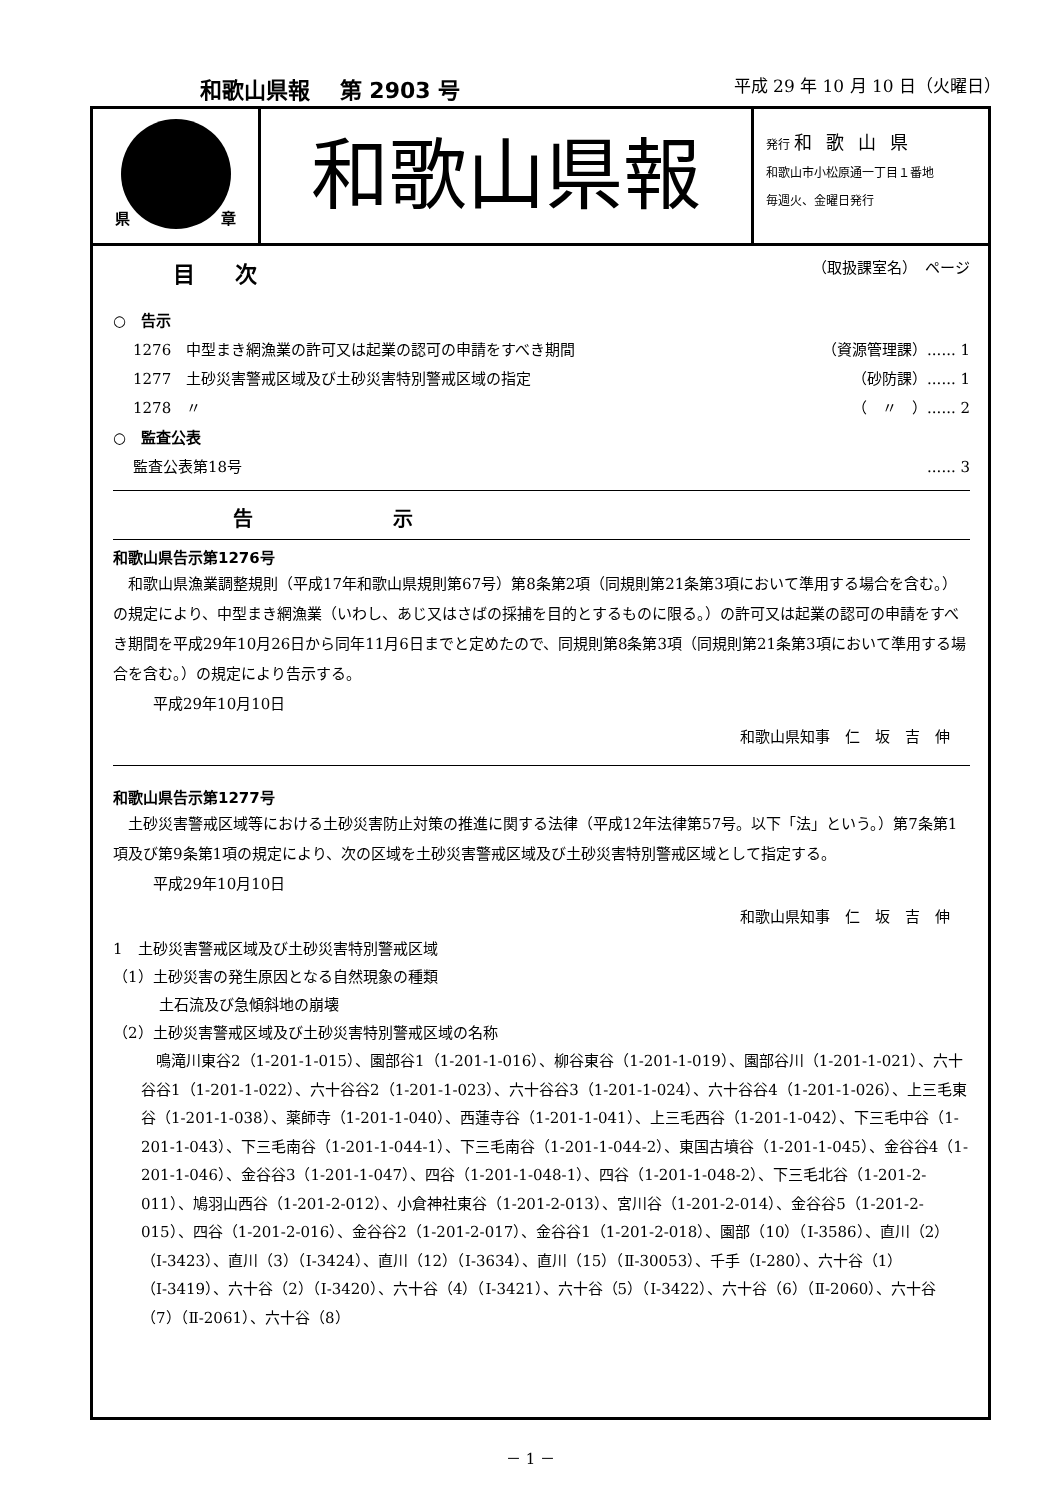和歌山県報　 第 2903 号 平成 29 年 10 月 10 日（火曜日）
県 章
和歌山県報
発行 和歌山県
和歌山市小松原通一丁目１番地
毎週火、金曜日発行
目次 （取扱課室名）　ページ
○　告示
1276　中型まき網漁業の許可又は起業の認可の申請をすべき期間 （資源管理課）...... 1
1277　土砂災害警戒区域及び土砂災害特別警戒区域の指定 （砂防課）...... 1
1278　〃 （　〃　）...... 2
○　監査公表
監査公表第18号...... 3
告示
和歌山県告示第1276号
和歌山県漁業調整規則（平成17年和歌山県規則第67号）第8条第2項（同規則第21条第3項において準用する場合を含む。）の規定により、中型まき網漁業（いわし、あじ又はさばの採捕を目的とするものに限る。）の許可又は起業の認可の申請をすべき期間を平成29年10月26日から同年11月6日までと定めたので、同規則第8条第3項（同規則第21条第3項において準用する場合を含む。）の規定により告示する。
平成29年10月10日
和歌山県知事　仁　坂　吉　伸
和歌山県告示第1277号
土砂災害警戒区域等における土砂災害防止対策の推進に関する法律（平成12年法律第57号。以下「法」という。）第7条第1項及び第9条第1項の規定により、次の区域を土砂災害警戒区域及び土砂災害特別警戒区域として指定する。
平成29年10月10日
和歌山県知事　仁　坂　吉　伸
1　土砂災害警戒区域及び土砂災害特別警戒区域
（1）土砂災害の発生原因となる自然現象の種類
土石流及び急傾斜地の崩壊
（2）土砂災害警戒区域及び土砂災害特別警戒区域の名称
　鳴滝川東谷2（1-201-1-015）、園部谷1（1-201-1-016）、柳谷東谷（1-201-1-019）、園部谷川（1-201-1-021）、六十谷谷1（1-201-1-022）、六十谷谷2（1-201-1-023）、六十谷谷3（1-201-1-024）、六十谷谷4（1-201-1-026）、上三毛東谷（1-201-1-038）、薬師寺（1-201-1-040）、西蓮寺谷（1-201-1-041）、上三毛西谷（1-201-1-042）、下三毛中谷（1-201-1-043）、下三毛南谷（1-201-1-044-1）、下三毛南谷（1-201-1-044-2）、東国古墳谷（1-201-1-045）、金谷谷4（1-201-1-046）、金谷谷3（1-201-1-047）、四谷（1-201-1-048-1）、四谷（1-201-1-048-2）、下三毛北谷（1-201-2-011）、鳩羽山西谷（1-201-2-012）、小倉神社東谷（1-201-2-013）、宮川谷（1-201-2-014）、金谷谷5（1-201-2-015）、四谷（1-201-2-016）、金谷谷2（1-201-2-017）、金谷谷1（1-201-2-018）、園部（10）（Ⅰ-3586）、直川（2）（Ⅰ-3423）、直川（3）（Ⅰ-3424）、直川（12）（Ⅰ-3634）、直川（15）（Ⅱ-30053）、千手（Ⅰ-280）、六十谷（1）（Ⅰ-3419）、六十谷（2）（Ⅰ-3420）、六十谷（4）（Ⅰ-3421）、六十谷（5）（Ⅰ-3422）、六十谷（6）（Ⅱ-2060）、六十谷（7）（Ⅱ-2061）、六十谷（8）
－ 1 －